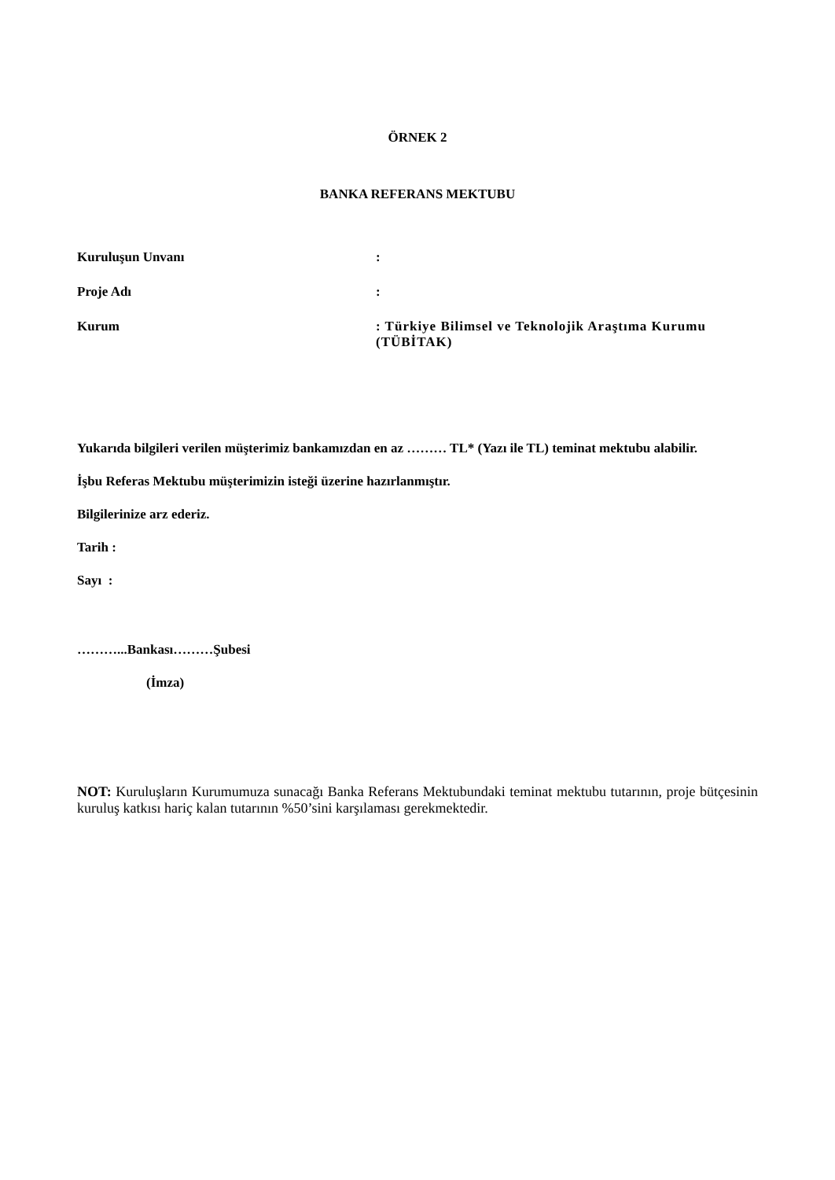ÖRNEK 2
BANKA REFERANS MEKTUBU
Kuruluşun Unvanı :
Proje Adı :
Kurum : Türkiye Bilimsel ve Teknolojik Araştıma Kurumu (TÜBİTAK)
Yukarıda bilgileri verilen müşterimiz bankamızdan en az ……… TL* (Yazı ile TL) teminat mektubu alabilir.
İşbu Referas Mektubu müşterimizin isteği üzerine hazırlanmıştır.
Bilgilerinize arz ederiz.
Tarih :
Sayı :
………...Bankası………Şubesi
(İmza)
NOT: Kuruluşların Kurumumuza sunacağı Banka Referans Mektubundaki teminat mektubu tutarının, proje bütçesinin kuruluş katkısı hariç kalan tutarının %50’sini karşılaması gerekmektedir.